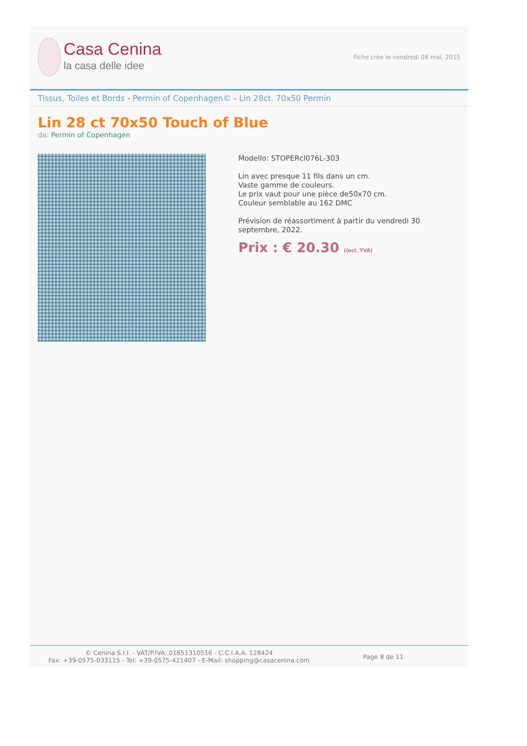Casa Cenina
la casa delle idee
Fiche crée le vendredi 08 mai, 2015
Tissus, Toiles et Bords - Permin of Copenhagen© - Lin 28ct. 70x50 Permin
Lin 28 ct 70x50 Touch of Blue
da: Permin of Copenhagen
Modello: STOPERcl076L-303
Lin avec presque 11 fils dans un cm.
Vaste gamme de couleurs.
Le prix vaut pour une pièce de50x70 cm.
Couleur semblable au 162 DMC
Prévision de réassortiment à partir du vendredi 30 septembre, 2022.
Prix : € 20.30 (incl. TVA)
© Cenina S.r.l. - VAT/P.IVA: 01651310516 - C.C.I.A.A. 128424
Fax: +39-0575-033115 - Tel: +39-0575-421407 - E-Mail: shopping@casacenina.com
Page 8 de 11